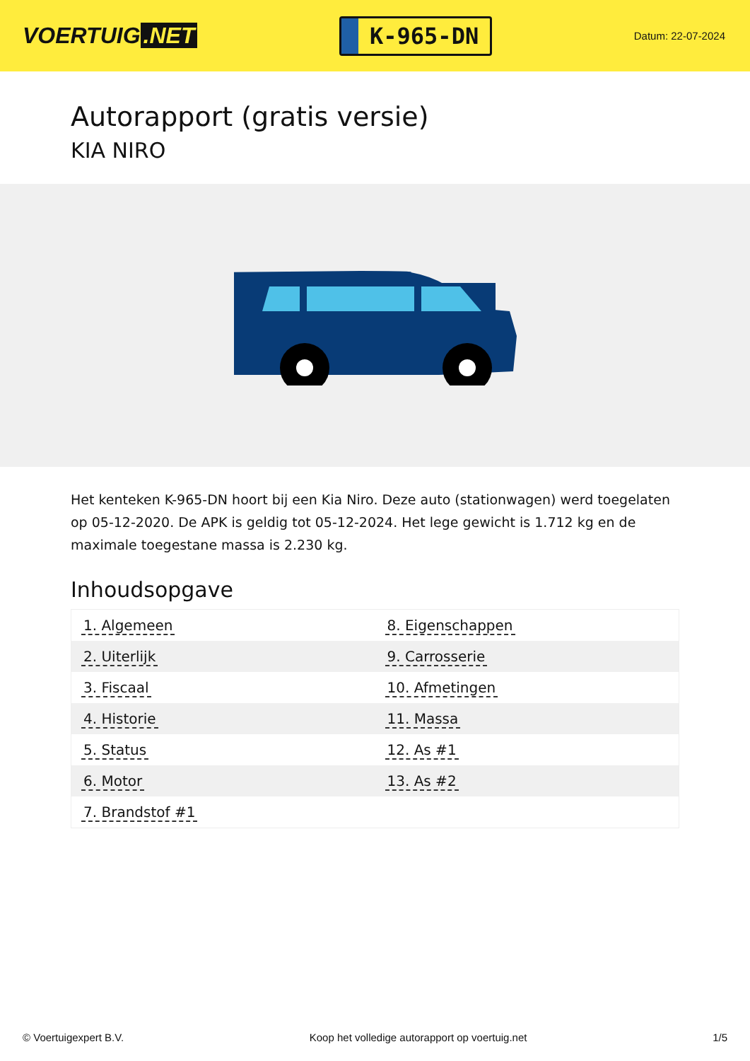VOERTUIG.NET
K-965-DN
Datum: 22-07-2024
Autorapport (gratis versie)
KIA NIRO
Het kenteken K-965-DN hoort bij een Kia Niro. Deze auto (stationwagen) werd toegelaten op 05-12-2020. De APK is geldig tot 05-12-2024. Het lege gewicht is 1.712 kg en de maximale toegestane massa is 2.230 kg.
Inhoudsopgave
| 1. Algemeen | 8. Eigenschappen |
| 2. Uiterlijk | 9. Carrosserie |
| 3. Fiscaal | 10. Afmetingen |
| 4. Historie | 11. Massa |
| 5. Status | 12. As #1 |
| 6. Motor | 13. As #2 |
| 7. Brandstof #1 | |
© Voertuigexpert B.V. Koop het volledige autorapport op voertuig.net 1/5